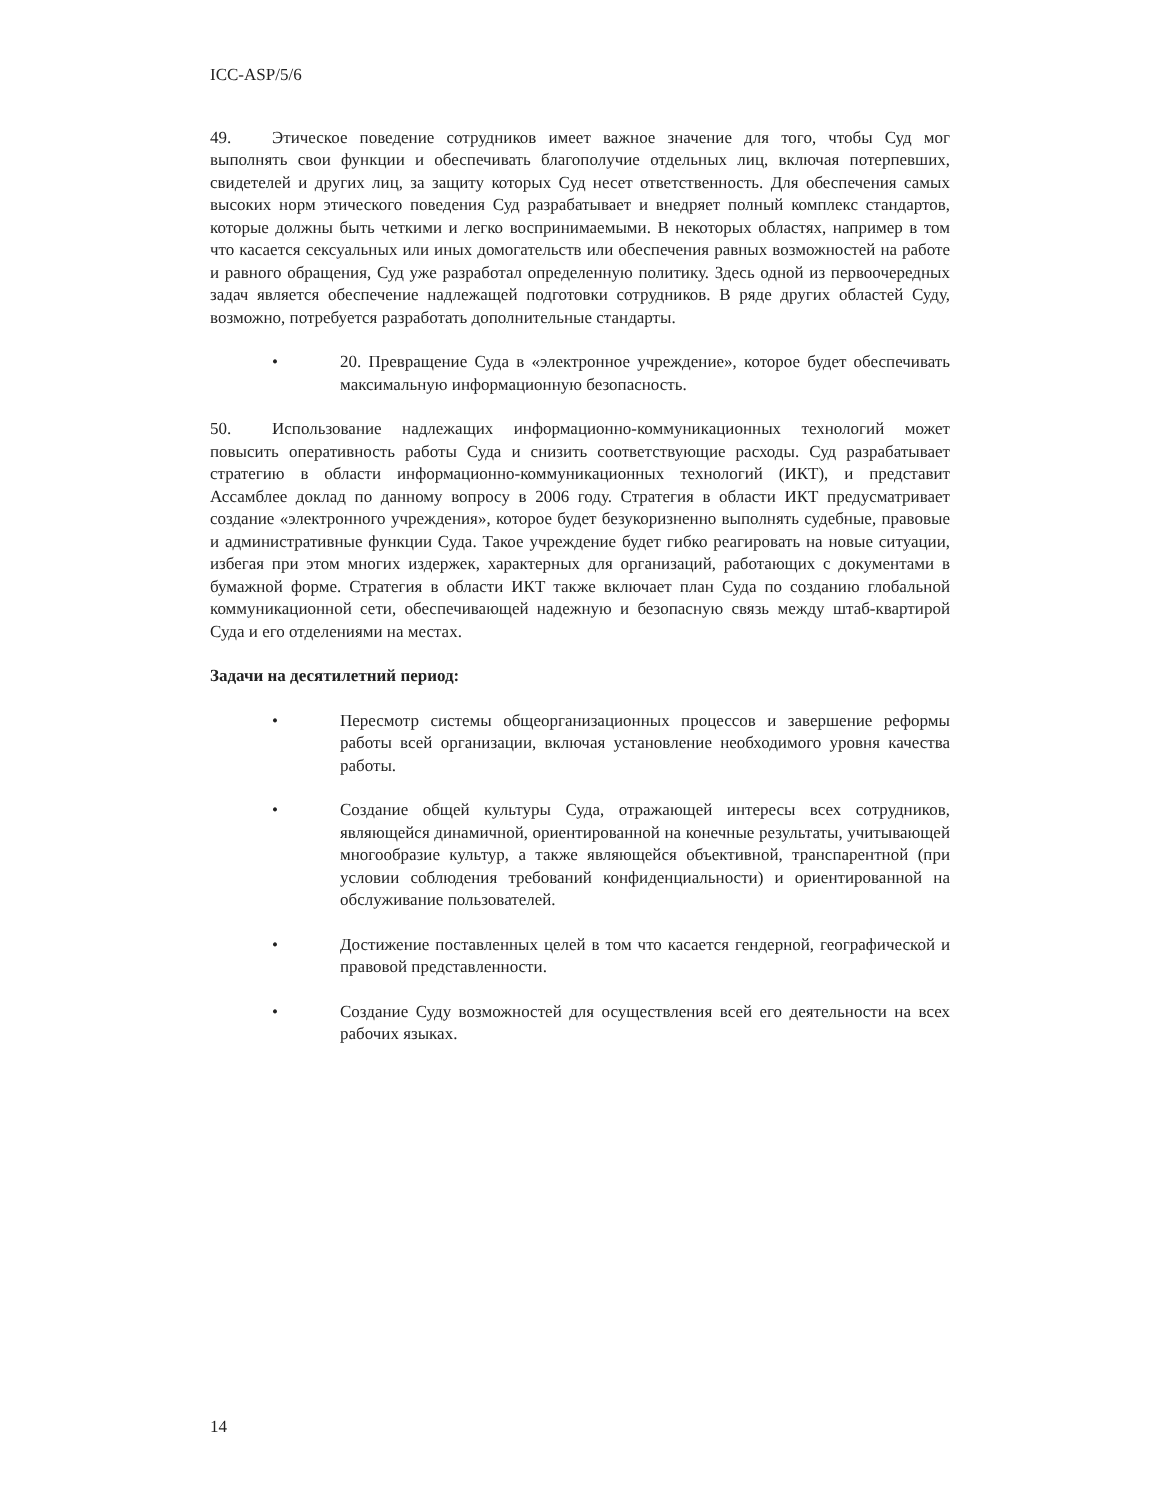ICC-ASP/5/6
49. Этическое поведение сотрудников имеет важное значение для того, чтобы Суд мог выполнять свои функции и обеспечивать благополучие отдельных лиц, включая потерпевших, свидетелей и других лиц, за защиту которых Суд несет ответственность. Для обеспечения самых высоких норм этического поведения Суд разрабатывает и внедряет полный комплекс стандартов, которые должны быть четкими и легко воспринимаемыми. В некоторых областях, например в том что касается сексуальных или иных домогательств или обеспечения равных возможностей на работе и равного обращения, Суд уже разработал определенную политику. Здесь одной из первоочередных задач является обеспечение надлежащей подготовки сотрудников. В ряде других областей Суду, возможно, потребуется разработать дополнительные стандарты.
• 20. Превращение Суда в «электронное учреждение», которое будет обеспечивать максимальную информационную безопасность.
50. Использование надлежащих информационно-коммуникационных технологий может повысить оперативность работы Суда и снизить соответствующие расходы. Суд разрабатывает стратегию в области информационно-коммуникационных технологий (ИКТ), и представит Ассамблее доклад по данному вопросу в 2006 году. Стратегия в области ИКТ предусматривает создание «электронного учреждения», которое будет безукоризненно выполнять судебные, правовые и административные функции Суда. Такое учреждение будет гибко реагировать на новые ситуации, избегая при этом многих издержек, характерных для организаций, работающих с документами в бумажной форме. Стратегия в области ИКТ также включает план Суда по созданию глобальной коммуникационной сети, обеспечивающей надежную и безопасную связь между штаб-квартирой Суда и его отделениями на местах.
Задачи на десятилетний период:
• Пересмотр системы общеорганизационных процессов и завершение реформы работы всей организации, включая установление необходимого уровня качества работы.
• Создание общей культуры Суда, отражающей интересы всех сотрудников, являющейся динамичной, ориентированной на конечные результаты, учитывающей многообразие культур, а также являющейся объективной, транспарентной (при условии соблюдения требований конфиденциальности) и ориентированной на обслуживание пользователей.
• Достижение поставленных целей в том что касается гендерной, географической и правовой представленности.
• Создание Суду возможностей для осуществления всей его деятельности на всех рабочих языках.
14